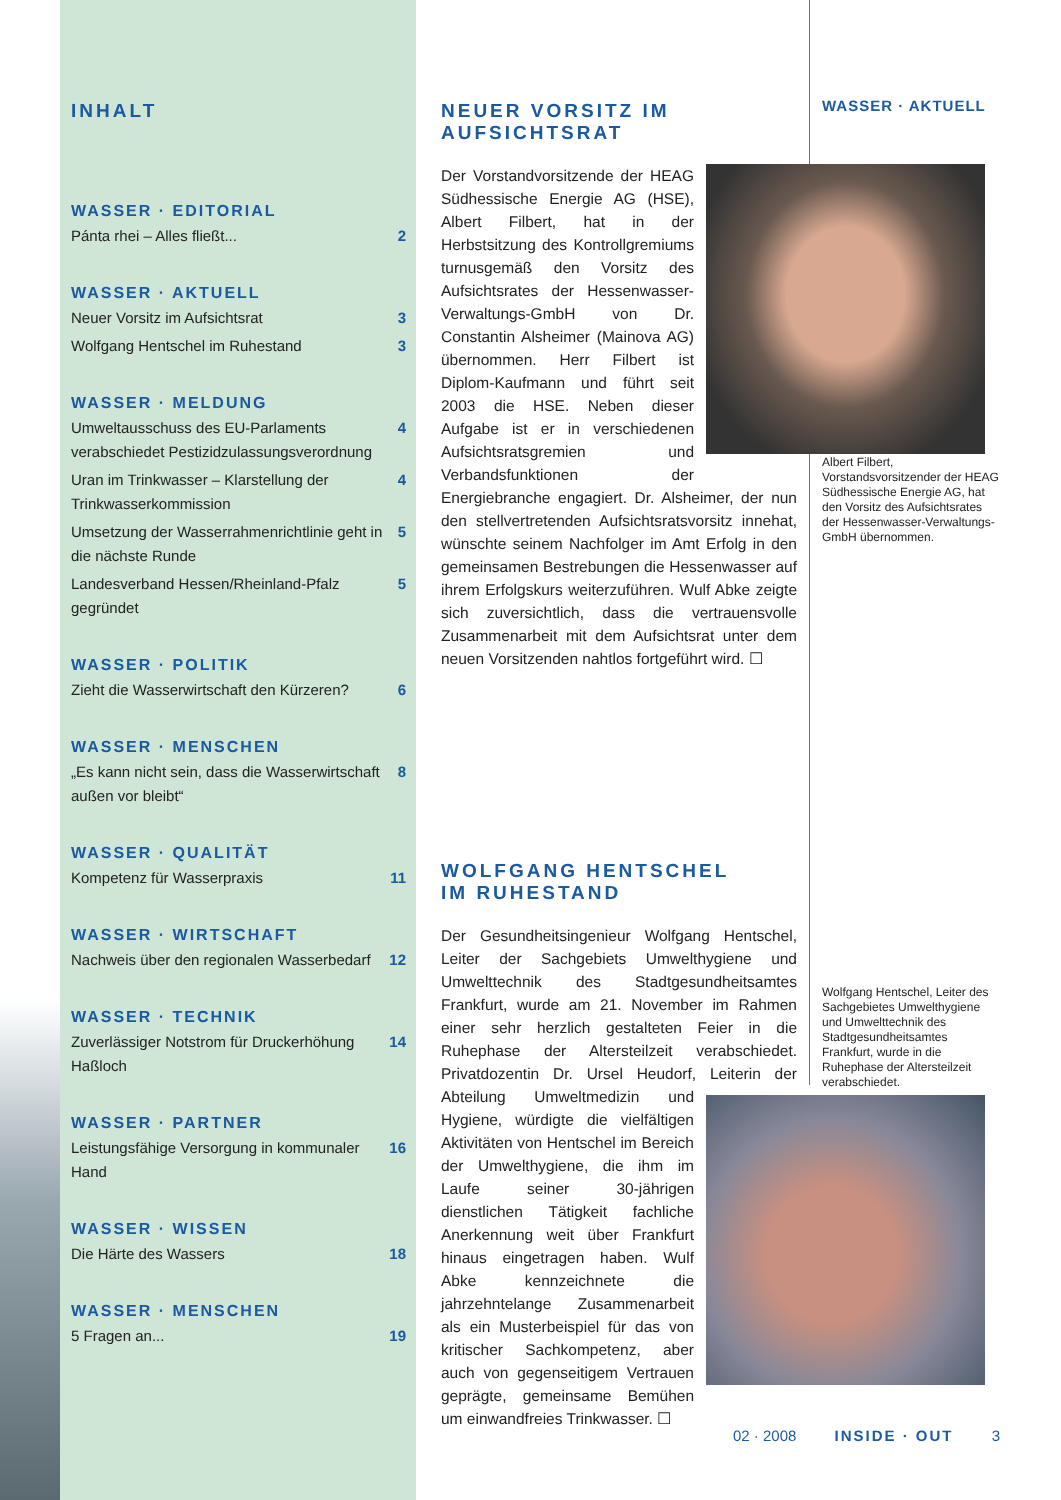INHALT
WASSER · EDITORIAL
Pánta rhei – Alles fließt... 2
WASSER · AKTUELL
Neuer Vorsitz im Aufsichtsrat 3
Wolfgang Hentschel im Ruhestand 3
WASSER · MELDUNG
Umweltausschuss des EU-Parlaments verabschiedet Pestizidzulassungsverordnung 4
Uran im Trinkwasser – Klarstellung der Trinkwasserkommission 4
Umsetzung der Wasserrahmenrichtlinie geht in die nächste Runde 5
Landesverband Hessen/Rheinland-Pfalz gegründet 5
WASSER · POLITIK
Zieht die Wasserwirtschaft den Kürzeren? 6
WASSER · MENSCHEN
„Es kann nicht sein, dass die Wasserwirtschaft außen vor bleibt“8
WASSER · QUALITÄT
Kompetenz für Wasserpraxis 11
WASSER · WIRTSCHAFT
Nachweis über den regionalen Wasserbedarf 12
WASSER · TECHNIK
Zuverlässiger Notstrom für Druckerhöhung Haßloch 14
WASSER · PARTNER
Leistungsfähige Versorgung in kommunaler Hand 16
WASSER · WISSEN
Die Härte des Wassers 18
WASSER · MENSCHEN
5 Fragen an... 19
NEUER VORSITZ IM AUFSICHTSRAT
Der Vorstandvorsitzende der HEAG Südhessische Energie AG (HSE), Albert Filbert, hat in der Herbstsitzung des Kontrollgremiums turnusgemäß den Vorsitz des Aufsichtsrates der Hessenwasser-Verwaltungs-GmbH von Dr. Constantin Alsheimer (Mainova AG) übernommen. Herr Filbert ist Diplom-Kaufmann und führt seit 2003 die HSE. Neben dieser Aufgabe ist er in verschiedenen Aufsichtsratsgremien und Verbandsfunktionen der Energiebranche engagiert. Dr. Alsheimer, der nun den stellvertretenden Aufsichtsratsvorsitz innehat, wünschte seinem Nachfolger im Amt Erfolg in den gemeinsamen Bestrebungen die Hessenwasser auf ihrem Erfolgskurs weiterzuführen. Wulf Abke zeigte sich zuversichtlich, dass die vertrauensvolle Zusammenarbeit mit dem Aufsichtsrat unter dem neuen Vorsitzenden nahtlos fortgeführt wird. ☐
WOLFGANG HENTSCHEL
IM RUHESTAND
Der Gesundheitsingenieur Wolfgang Hentschel, Leiter der Sachgebiets Umwelthygiene und Umwelttechnik des Stadtgesundheitsamtes Frankfurt, wurde am 21. November im Rahmen einer sehr herzlich gestalteten Feier in die Ruhephase der Altersteilzeit verabschiedet. Privatdozentin Dr. Ursel Heudorf, Leiterin der Abteilung Umwelt medizin und Hygiene, würdigte die vielfältigen Aktivitäten von Hentschel im Bereich der Umwelthygiene, die ihm im Laufe seiner 30-jährigen dienstlichen Tätigkeit fachliche Anerkennung weit über Frankfurt hinaus eingetragen haben. Wulf Abke kennzeichnete die jahrzehntelange Zusammenarbeit als ein Musterbeispiel für das von kritischer Sachkompetenz, aber auch von gegenseitigem Vertrauen geprägte, gemeinsame Bemühen um einwandfreies Trinkwasser. ☐
WASSER · AKTUELL
Albert Filbert, Vorstandsvorsitzender der HEAG Südhessische Energie AG, hat den Vorsitz des Aufsichtsrates der Hessenwasser-Verwaltungs-GmbH übernommen.
Wolfgang Hentschel, Leiter des Sachgebietes Umwelthygiene und Umwelttechnik des Stadtgesundheitsamtes Frankfurt, wurde in die Ruhephase der Altersteilzeit verabschiedet.
02 · 2008 INSIDE · OUT 3